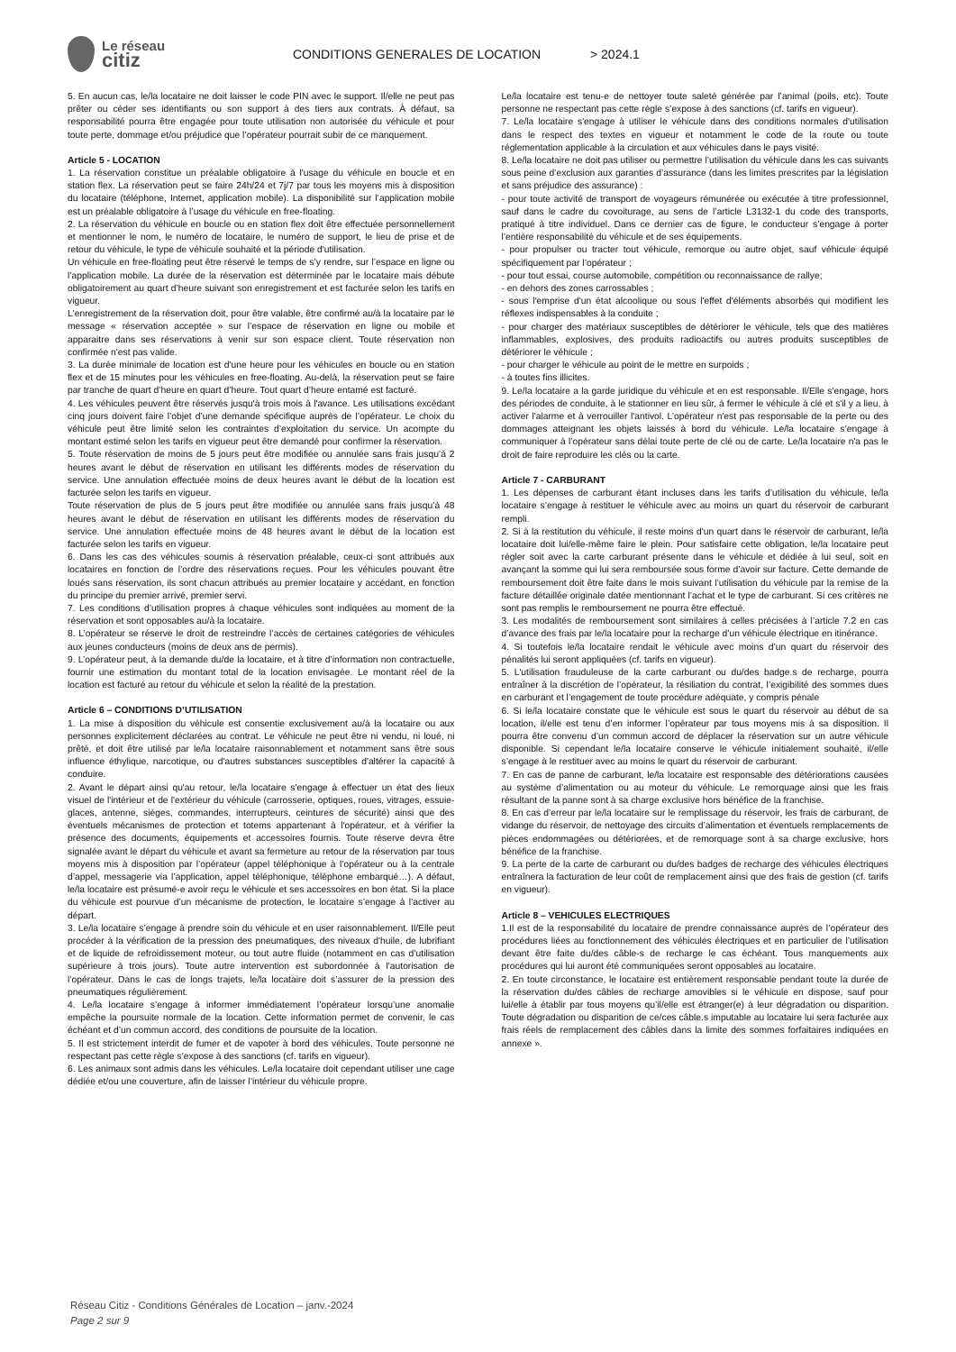Le réseau
citiz
CONDITIONS GENERALES DE LOCATION > 2024.1
5. En aucun cas, le/la locataire ne doit laisser le code PIN avec le support. Il/elle ne peut pas prêter ou céder ses identifiants ou son support à des tiers aux contrats. À défaut, sa responsabilité pourra être engagée pour toute utilisation non autorisée du véhicule et pour toute perte, dommage et/ou préjudice que l’opérateur pourrait subir de ce manquement.
Article 5 - LOCATION
1. La réservation constitue un préalable obligatoire à l'usage du véhicule en boucle et en station flex. La réservation peut se faire 24h/24 et 7j/7 par tous les moyens mis à disposition du locataire (téléphone, Internet, application mobile). La disponibilité sur l’application mobile est un préalable obligatoire à l’usage du véhicule en free-floating.
2. La réservation du véhicule en boucle ou en station flex doit être effectuée personnellement et mentionner le nom, le numéro de locataire, le numéro de support, le lieu de prise et de retour du véhicule, le type de véhicule souhaité et la période d'utilisation.
Un véhicule en free-floating peut être réservé le temps de s’y rendre, sur l’espace en ligne ou l’application mobile. La durée de la réservation est déterminée par le locataire mais débute obligatoirement au quart d’heure suivant son enregistrement et est facturée selon les tarifs en vigueur.
L'enregistrement de la réservation doit, pour être valable, être confirmé au/à la locataire par le message « réservation acceptée » sur l’espace de réservation en ligne ou mobile et apparaitre dans ses réservations à venir sur son espace client. Toute réservation non confirmée n'est pas valide.
3. La durée minimale de location est d'une heure pour les véhicules en boucle ou en station flex et de 15 minutes pour les véhicules en free-floating. Au-delà, la réservation peut se faire par tranche de quart d’heure en quart d’heure. Tout quart d’heure entamé est facturé.
4. Les véhicules peuvent être réservés jusqu'à trois mois à l'avance. Les utilisations excédant cinq jours doivent faire l’objet d’une demande spécifique auprès de l’opérateur. Le choix du véhicule peut être limité selon les contraintes d’exploitation du service. Un acompte du montant estimé selon les tarifs en vigueur peut être demandé pour confirmer la réservation.
5. Toute réservation de moins de 5 jours peut être modifiée ou annulée sans frais jusqu’à 2 heures avant le début de réservation en utilisant les différents modes de réservation du service. Une annulation effectuée moins de deux heures avant le début de la location est facturée selon les tarifs en vigueur.
Toute réservation de plus de 5 jours peut être modifiée ou annulée sans frais jusqu’à 48 heures avant le début de réservation en utilisant les différents modes de réservation du service. Une annulation effectuée moins de 48 heures avant le début de la location est facturée selon les tarifs en vigueur.
6. Dans les cas des véhicules soumis à réservation préalable, ceux-ci sont attribués aux locataires en fonction de l’ordre des réservations reçues. Pour les véhicules pouvant être loués sans réservation, ils sont chacun attribués au premier locataire y accédant, en fonction du principe du premier arrivé, premier servi.
7. Les conditions d’utilisation propres à chaque véhicules sont indiquées au moment de la réservation et sont opposables au/à la locataire.
8. L’opérateur se réserve le droit de restreindre l’accès de certaines catégories de véhicules aux jeunes conducteurs (moins de deux ans de permis).
9. L’opérateur peut, à la demande du/de la locataire, et à titre d’information non contractuelle, fournir une estimation du montant total de la location envisagée. Le montant réel de la location est facturé au retour du véhicule et selon la réalité de la prestation.
Article 6 – CONDITIONS D’UTILISATION
1. La mise à disposition du véhicule est consentie exclusivement au/à la locataire ou aux personnes explicitement déclarées au contrat. Le véhicule ne peut être ni vendu, ni loué, ni prêté, et doit être utilisé par le/la locataire raisonnablement et notamment sans être sous influence éthylique, narcotique, ou d'autres substances susceptibles d'altérer la capacité à conduire.
2. Avant le départ ainsi qu'au retour, le/la locataire s'engage à effectuer un état des lieux visuel de l'intérieur et de l'extérieur du véhicule (carrosserie, optiques, roues, vitrages, essuie-glaces, antenne, sièges, commandes, interrupteurs, ceintures de sécurité) ainsi que des éventuels mécanismes de protection et totems appartenant à l'opérateur, et à vérifier la présence des documents, équipements et accessoires fournis. Toute réserve devra être signalée avant le départ du véhicule et avant sa fermeture au retour de la réservation par tous moyens mis à disposition par l’opérateur (appel téléphonique à l’opérateur ou à la centrale d’appel, messagerie via l’application, appel téléphonique, téléphone embarqué…). A défaut, le/la locataire est présumé-e avoir reçu le véhicule et ses accessoires en bon état. Si la place du véhicule est pourvue d’un mécanisme de protection, le locataire s’engage à l’activer au départ.
3. Le/la locataire s’engage à prendre soin du véhicule et en user raisonnablement. Il/Elle peut procéder à la vérification de la pression des pneumatiques, des niveaux d'huile, de lubrifiant et de liquide de refroidissement moteur, ou tout autre fluide (notamment en cas d’utilisation supérieure à trois jours). Toute autre intervention est subordonnée à l'autorisation de l’opérateur. Dans le cas de longs trajets, le/la locataire doit s’assurer de la pression des pneumatiques régulièrement.
4. Le/la locataire s’engage à informer immédiatement l’opérateur lorsqu’une anomalie empêche la poursuite normale de la location. Cette information permet de convenir, le cas échéant et d’un commun accord, des conditions de poursuite de la location.
5. Il est strictement interdit de fumer et de vapoter à bord des véhicules. Toute personne ne respectant pas cette règle s’expose à des sanctions (cf. tarifs en vigueur).
6. Les animaux sont admis dans les véhicules. Le/la locataire doit cependant utiliser une cage dédiée et/ou une couverture, afin de laisser l’intérieur du véhicule propre.
Le/la locataire est tenu-e de nettoyer toute saleté générée par l’animal (poils, etc). Toute personne ne respectant pas cette règle s’expose à des sanctions (cf. tarifs en vigueur).
7. Le/la locataire s'engage à utiliser le véhicule dans des conditions normales d'utilisation dans le respect des textes en vigueur et notamment le code de la route ou toute réglementation applicable à la circulation et aux véhicules dans le pays visité.
8. Le/la locataire ne doit pas utiliser ou permettre l’utilisation du véhicule dans les cas suivants sous peine d’exclusion aux garanties d’assurance (dans les limites prescrites par la législation et sans préjudice des assurance) :
- pour toute activité de transport de voyageurs rémunérée ou exécutée à titre professionnel, sauf dans le cadre du covoiturage, au sens de l’article L3132-1 du code des transports, pratiqué à titre individuel. Dans ce dernier cas de figure, le conducteur s’engage à porter l’entière responsabilité du véhicule et de ses équipements.
- pour propulser ou tracter tout véhicule, remorque ou autre objet, sauf véhicule équipé spécifiquement par l’opérateur ;
- pour tout essai, course automobile, compétition ou reconnaissance de rallye;
- en dehors des zones carrossables ;
- sous l'emprise d'un état alcoolique ou sous l'effet d'éléments absorbés qui modifient les réflexes indispensables à la conduite ;
- pour charger des matériaux susceptibles de détériorer le véhicule, tels que des matières inflammables, explosives, des produits radioactifs ou autres produits susceptibles de détériorer le véhicule ;
- pour charger le véhicule au point de le mettre en surpoids ;
- à toutes fins illicites.
9. Le/la locataire a la garde juridique du véhicule et en est responsable. Il/Elle s'engage, hors des périodes de conduite, à le stationner en lieu sûr, à fermer le véhicule à clé et s'il y a lieu, à activer l'alarme et à verrouiller l'antivol. L’opérateur n'est pas responsable de la perte ou des dommages atteignant les objets laissés à bord du véhicule. Le/la locataire s’engage à communiquer à l’opérateur sans délai toute perte de clé ou de carte. Le/la locataire n'a pas le droit de faire reproduire les clés ou la carte.
Article 7 - CARBURANT
1. Les dépenses de carburant étant incluses dans les tarifs d’utilisation du véhicule, le/la locataire s’engage à restituer le véhicule avec au moins un quart du réservoir de carburant rempli.
2. Si à la restitution du véhicule, il reste moins d'un quart dans le réservoir de carburant, le/la locataire doit lui/elle-même faire le plein. Pour satisfaire cette obligation, le/la locataire peut régler soit avec la carte carburant présente dans le véhicule et dédiée à lui seul, soit en avançant la somme qui lui sera remboursée sous forme d’avoir sur facture. Cette demande de remboursement doit être faite dans le mois suivant l’utilisation du véhicule par la remise de la facture détaillée originale datée mentionnant l’achat et le type de carburant. Si ces critères ne sont pas remplis le remboursement ne pourra être effectué.
3. Les modalités de remboursement sont similaires à celles précisées à l’article 7.2 en cas d’avance des frais par le/la locataire pour la recharge d’un véhicule électrique en itinérance.
4. Si toutefois le/la locataire rendait le véhicule avec moins d’un quart du réservoir des pénalités lui seront appliquées (cf. tarifs en vigueur).
5. L'utilisation frauduleuse de la carte carburant ou du/des badge.s de recharge, pourra entraîner à la discrétion de l’opérateur, la résiliation du contrat, l’exigibilité des sommes dues en carburant et l’engagement de toute procédure adéquate, y compris pénale
6. Si le/la locataire constate que le véhicule est sous le quart du réservoir au début de sa location, il/elle est tenu d’en informer l’opérateur par tous moyens mis à sa disposition. Il pourra être convenu d’un commun accord de déplacer la réservation sur un autre véhicule disponible. Si cependant le/la locataire conserve le véhicule initialement souhaité, il/elle s’engage à le restituer avec au moins le quart du réservoir de carburant.
7. En cas de panne de carburant, le/la locataire est responsable des détériorations causées au système d’alimentation ou au moteur du véhicule. Le remorquage ainsi que les frais résultant de la panne sont à sa charge exclusive hors bénéfice de la franchise.
8. En cas d’erreur par le/la locataire sur le remplissage du réservoir, les frais de carburant, de vidange du réservoir, de nettoyage des circuits d’alimentation et éventuels remplacements de pièces endommagées ou détériorées, et de remorquage sont à sa charge exclusive, hors bénéfice de la franchise.
9. La perte de la carte de carburant ou du/des badges de recharge des véhicules électriques entraînera la facturation de leur coût de remplacement ainsi que des frais de gestion (cf. tarifs en vigueur).
Article 8 – VEHICULES ELECTRIQUES
1.Il est de la responsabilité du locataire de prendre connaissance auprès de l’opérateur des procédures liées au fonctionnement des véhicules électriques et en particulier de l’utilisation devant être faite du/des câble-s de recharge le cas échéant. Tous manquements aux procédures qui lui auront été communiquées seront opposables au locataire.
2. En toute circonstance, le locataire est entièrement responsable pendant toute la durée de la réservation du/des câbles de recharge amovibles si le véhicule en dispose, sauf pour lui/elle à établir par tous moyens qu’il/elle est étranger(e) à leur dégradation ou disparition. Toute dégradation ou disparition de ce/ces câble.s imputable au locataire lui sera facturée aux frais réels de remplacement des câbles dans la limite des sommes forfaitaires indiquées en annexe ».
Réseau Citiz - Conditions Générales de Location – janv.-2024
Page 2 sur 9